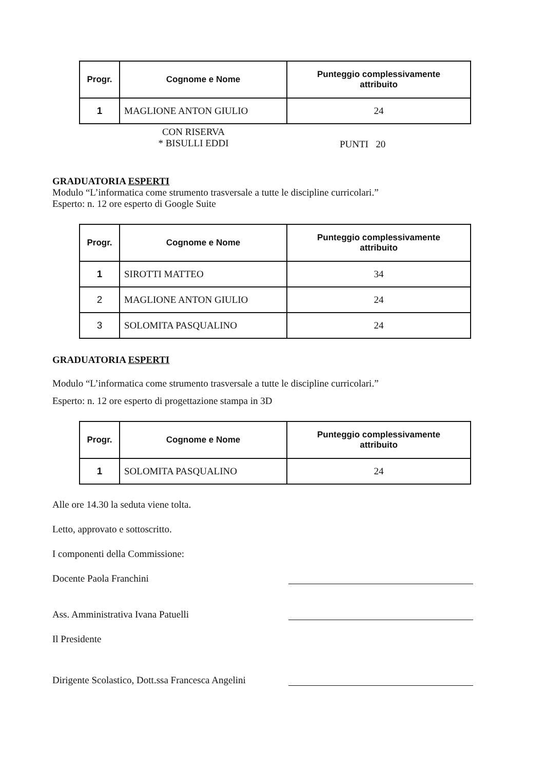| Progr. | Cognome e Nome | Punteggio complessivamente attribuito |
| --- | --- | --- |
| 1 | MAGLIONE ANTON GIULIO | 24 |
CON RISERVA
* BISULLI EDDI
PUNTI 20
GRADUATORIA ESPERTI
Modulo “L’informatica come strumento trasversale a tutte le discipline curricolari.”
Esperto: n. 12 ore esperto di Google Suite
| Progr. | Cognome e Nome | Punteggio complessivamente attribuito |
| --- | --- | --- |
| 1 | SIROTTI MATTEO | 34 |
| 2 | MAGLIONE ANTON GIULIO | 24 |
| 3 | SOLOMITA PASQUALINO | 24 |
GRADUATORIA ESPERTI
Modulo “L’informatica come strumento trasversale a tutte le discipline curricolari.”
Esperto: n. 12 ore esperto di progettazione stampa in 3D
| Progr. | Cognome e Nome | Punteggio complessivamente attribuito |
| --- | --- | --- |
| 1 | SOLOMITA PASQUALINO | 24 |
Alle ore 14.30 la seduta viene tolta.
Letto, approvato e sottoscritto.
I componenti della Commissione:
Docente Paola Franchini
Ass. Amministrativa Ivana Patuelli
Il Presidente
Dirigente Scolastico, Dott.ssa Francesca Angelini